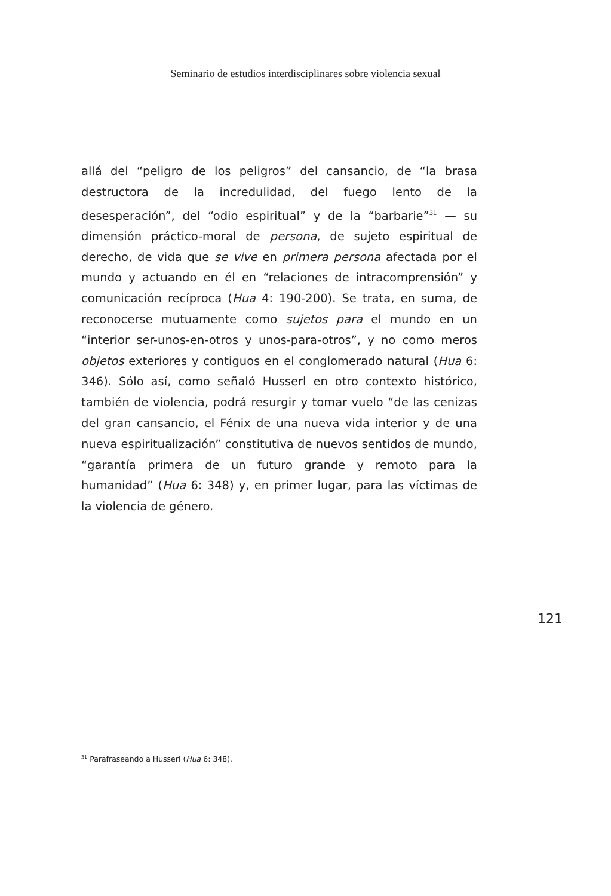Seminario de estudios interdisciplinares sobre violencia sexual
allá del “peligro de los peligros” del cansancio, de “la brasa destructora de la incredulidad, del fuego lento de la desesperación”, del “odio espiritual” y de la “barbarie”<sup>31</sup> — su dimensión práctico-moral de persona, de sujeto espiritual de derecho, de vida que se vive en primera persona afectada por el mundo y actuando en él en “relaciones de intracomprensión” y comunicación recíproca (Hua 4: 190-200). Se trata, en suma, de reconocerse mutuamente como sujetos para el mundo en un “interior ser-unos-en-otros y unos-para-otros”, y no como meros objetos exteriores y contiguos en el conglomerado natural (Hua 6: 346). Sólo así, como señaló Husserl en otro contexto histórico, también de violencia, podrá resurgir y tomar vuelo “de las cenizas del gran cansancio, el Fénix de una nueva vida interior y de una nueva espiritualización” constitutiva de nuevos sentidos de mundo, “garantía primera de un futuro grande y remoto para la humanidad” (Hua 6: 348) y, en primer lugar, para las víctimas de la violencia de género.
121
<sup>31</sup> Parafraseando a Husserl (Hua 6: 348).